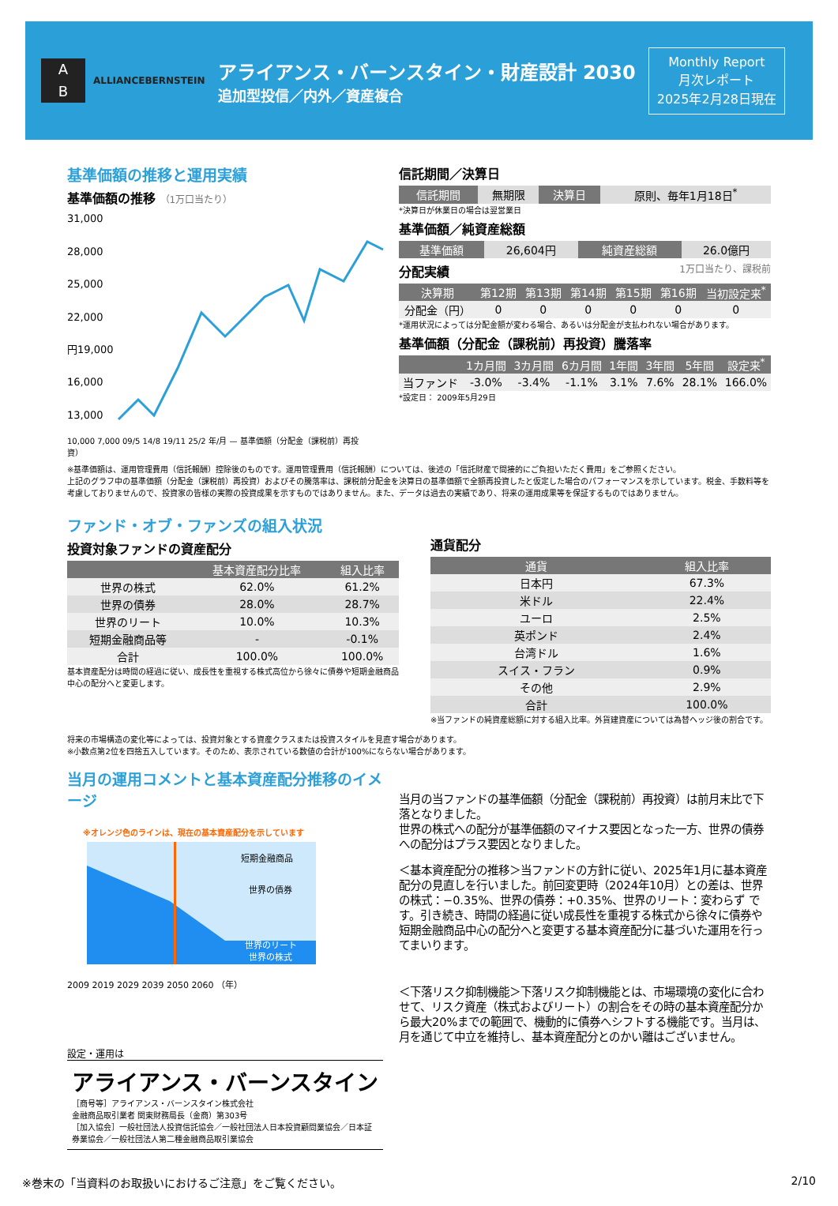A
B
ALLIANCEBERNSTEIN
アライアンス・バーンスタイン・財産設計 2030
追加型投信／内外／資産複合
Monthly Report
月次レポート
2025年2月28日現在
基準価額の推移と運用実績
基準価額の推移 （1万口当たり）
31,000
28,000
25,000
22,000
円19,000
16,000
13,000
10,000 7,000 09/5 14/8 19/11 25/2 年/月 — 基準価額（分配金（課税前）再投資）
信託期間／決算日
| 信託期間 | 無期限 | 決算日 | 原則、毎年1月18日<sup>*</sup> |
*決算日が休業日の場合は翌営業日
基準価額／純資産総額
| 基準価額 | 26,604円 | 純資産総額 | 26.0億円 |
分配実績 1万口当たり、課税前
| 決算期 | 第12期 | 第13期 | 第14期 | 第15期 | 第16期 | 当初設定来<sup>*</sup> |
| --- | --- | --- | --- | --- | --- | --- |
| 分配金（円） | 0 | 0 | 0 | 0 | 0 | 0 |
*運用状況によっては分配金額が変わる場合、あるいは分配金が支払われない場合があります。
基準価額（分配金（課税前）再投資）騰落率
| | 1カ月間 | 3カ月間 | 6カ月間 | 1年間 | 3年間 | 5年間 | 設定来<sup>*</sup> |
| --- | --- | --- | --- | --- | --- | --- | --- |
| 当ファンド | -3.0% | -3.4% | -1.1% | 3.1% | 7.6% | 28.1% | 166.0% |
*設定日： 2009年5月29日
※基準価額は、運用管理費用（信託報酬）控除後のものです。運用管理費用（信託報酬）については、後述の「信託財産で間接的にご負担いただく費用」をご参照ください。
上記のグラフ中の基準価額（分配金（課税前）再投資）およびその騰落率は、課税前分配金を決算日の基準価額で全額再投資したと仮定した場合のパフォーマンスを示しています。税金、手数料等を考慮しておりませんので、投資家の皆様の実際の投資成果を示すものではありません。また、データは過去の実績であり、将来の運用成果等を保証するものではありません。
ファンド・オブ・ファンズの組入状況
投資対象ファンドの資産配分
| | 基本資産配分比率 | 組入比率 |
| --- | --- | --- |
| 世界の株式 | 62.0% | 61.2% |
| 世界の債券 | 28.0% | 28.7% |
| 世界のリート | 10.0% | 10.3% |
| 短期金融商品等 | - | -0.1% |
| 合計 | 100.0% | 100.0% |
基本資産配分は時間の経過に従い、成長性を重視する株式高位から徐々に債券や短期金融商品中心の配分へと変更します。
通貨配分
| 通貨 | 組入比率 |
| --- | --- |
| 日本円 | 67.3% |
| 米ドル | 22.4% |
| ユーロ | 2.5% |
| 英ポンド | 2.4% |
| 台湾ドル | 1.6% |
| スイス・フラン | 0.9% |
| その他 | 2.9% |
| 合計 | 100.0% |
※当ファンドの純資産総額に対する組入比率。外貨建資産については為替ヘッジ後の割合です。
将来の市場構造の変化等によっては、投資対象とする資産クラスまたは投資スタイルを見直す場合があります。
※小数点第2位を四捨五入しています。そのため、表示されている数値の合計が100%にならない場合があります。
当月の運用コメントと基本資産配分推移のイメージ
※オレンジ色のラインは、現在の基本資産配分を示しています
短期金融商品
世界の債券
世界のリート
世界の株式
2009 2019 2029 2039 2050 2060 （年）
設定・運用は
アライアンス・バーンスタイン
［商号等］アライアンス・バーンスタイン株式会社
金融商品取引業者 関東財務局長（金商）第303号
［加入協会］一般社団法人投資信託協会／一般社団法人日本投資顧問業協会／日本証券業協会／一般社団法人第二種金融商品取引業協会
当月の当ファンドの基準価額（分配金（課税前）再投資）は前月末比で下落となりました。
世界の株式への配分が基準価額のマイナス要因となった一方、世界の債券への配分はプラス要因となりました。
＜基本資産配分の推移＞当ファンドの方針に従い、2025年1月に基本資産配分の見直しを行いました。前回変更時（2024年10月）との差は、世界の株式：−0.35%、世界の債券：+0.35%、世界のリート：変わらず です。引き続き、時間の経過に従い成長性を重視する株式から徐々に債券や短期金融商品中心の配分へと変更する基本資産配分に基づいた運用を行ってまいります。
＜下落リスク抑制機能＞下落リスク抑制機能とは、市場環境の変化に合わせて、リスク資産（株式およびリート）の割合をその時の基本資産配分から最大20%までの範囲で、機動的に債券へシフトする機能です。当月は、月を通じて中立を維持し、基本資産配分とのかい離はございません。
※巻末の「当資料のお取扱いにおけるご注意」をご覧ください。 2/10